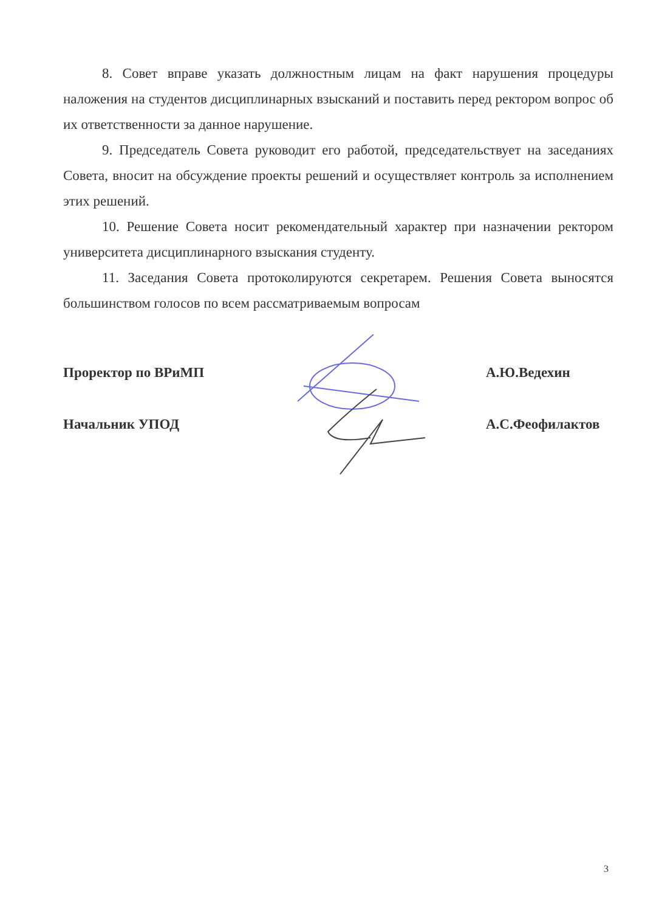8. Совет вправе указать должностным лицам на факт нарушения процедуры наложения на студентов дисциплинарных взысканий и поставить перед ректором вопрос об их ответственности за данное нарушение.
9. Председатель Совета руководит его работой, председательствует на заседаниях Совета, вносит на обсуждение проекты решений и осуществляет контроль за исполнением этих решений.
10. Решение Совета носит рекомендательный характер при назначении ректором университета дисциплинарного взыскания студенту.
11. Заседания Совета протоколируются секретарем. Решения Совета выносятся большинством голосов по всем рассматриваемым вопросам
Проректор по ВРиМП А.Ю.Ведехин
Начальник УПОД А.С.Феофилактов
3